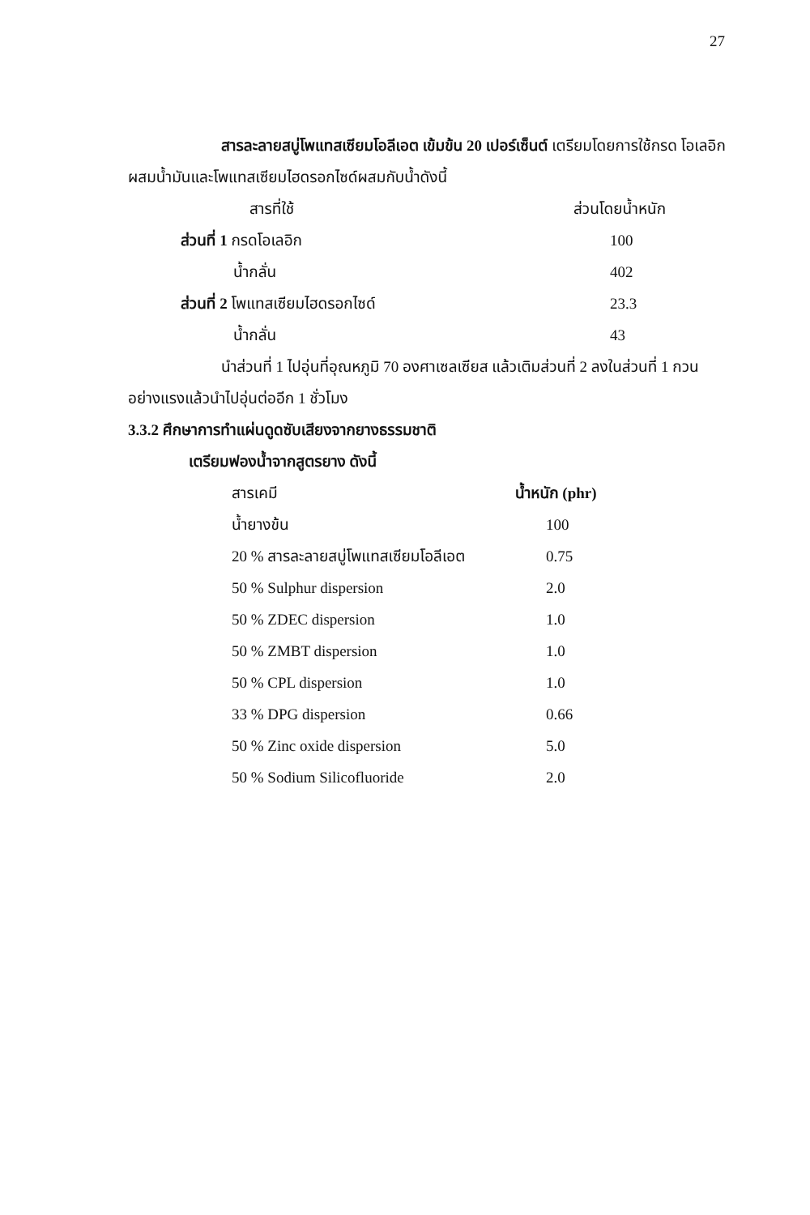27
สารละลายสบู่โพแทสเซียมโอลีเอต เข้มข้น 20 เปอร์เซ็นต์ เตรียมโดยการใช้กรด โอเลอิกผสมน้ำมันและโพแทสเซียมไฮดรอกไซด์ผสมกับน้ำดังนี้
| สารที่ใช้ | ส่วนโดยน้ำหนัก |
| ส่วนที่ 1 กรดโอเลอิก | 100 |
| น้ำกลั่น | 402 |
| ส่วนที่ 2 โพแทสเซียมไฮดรอกไซด์ | 23.3 |
| น้ำกลั่น | 43 |
นำส่วนที่ 1 ไปอุ่นที่อุณหภูมิ 70 องศาเซลเซียส แล้วเติมส่วนที่ 2 ลงในส่วนที่ 1 กวน อย่างแรงแล้วนำไปอุ่นต่ออีก 1 ชั่วโมง
3.3.2 ศึกษาการทำแผ่นดูดซับเสียงจากยางธรรมชาติ
เตรียมฟองน้ำจากสูตรยาง ดังนี้
| สารเคมี | น้ำหนัก (phr) |
| น้ำยางข้น | 100 |
| 20 % สารละลายสบู่โพแทสเซียมโอลีเอต | 0.75 |
| 50 % Sulphur dispersion | 2.0 |
| 50 % ZDEC dispersion | 1.0 |
| 50 % ZMBT dispersion | 1.0 |
| 50 % CPL dispersion | 1.0 |
| 33 % DPG dispersion | 0.66 |
| 50 % Zinc oxide dispersion | 5.0 |
| 50 % Sodium Silicofluoride | 2.0 |